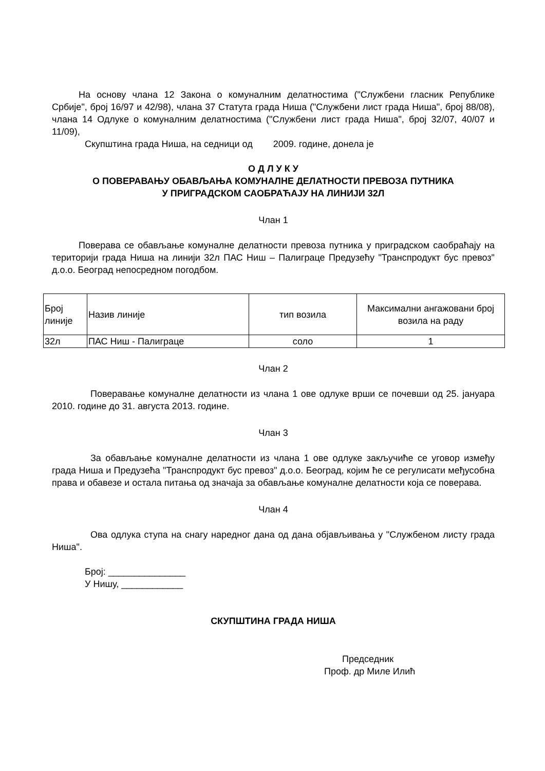На основу члана 12 Закона о комуналним делатностима ("Службени гласник Републике Србије", број 16/97 и 42/98), члана 37 Статута града Ниша ("Службени лист града Ниша", број 88/08), члана 14 Одлуке о комуналним делатностима ("Службени лист града Ниша", број 32/07, 40/07 и 11/09),
Скупштина града Ниша, на седници од 2009. године, донела је
О Д Л У К У
О ПОВЕРАВАЊУ ОБАВЉАЊА КОМУНАЛНЕ ДЕЛАТНОСТИ ПРЕВОЗА ПУТНИКА
У ПРИГРАДСКОМ САОБРАЋАЈУ НА ЛИНИЈИ 32Л
Члан 1
Поверава се обављање комуналне делатности превоза путника у приградском саобраћају на територији града Ниша на линији 32л ПАС Ниш – Палиграце Предузећу "Транспродукт бус превоз" д.о.о. Београд непосредном погодбом.
| Број линије | Назив линије | тип возила | Максимални ангажовани број возила на раду |
| 32л | ПАС Ниш - Палиграце | соло | 1 |
Члан 2
Поверавање комуналне делатности из члана 1 ове одлуке врши се почевши од 25. јануара 2010. године до 31. августа 2013. године.
Члан 3
За обављање комуналне делатности из члана 1 ове одлуке закључиће се уговор између града Ниша и Предузећа "Транспродукт бус превоз" д.о.о. Београд, којим ће се регулисати међусобна права и обавезе и остала питања од значаја за обављање комуналне делатности која се поверава.
Члан 4
Ова одлука ступа на снагу наредног дана од дана објављивања у "Службеном листу града Ниша".
Број: _______________
У Нишу, ____________
СКУПШТИНА ГРАДА НИША
Председник
Проф. др Миле Илић